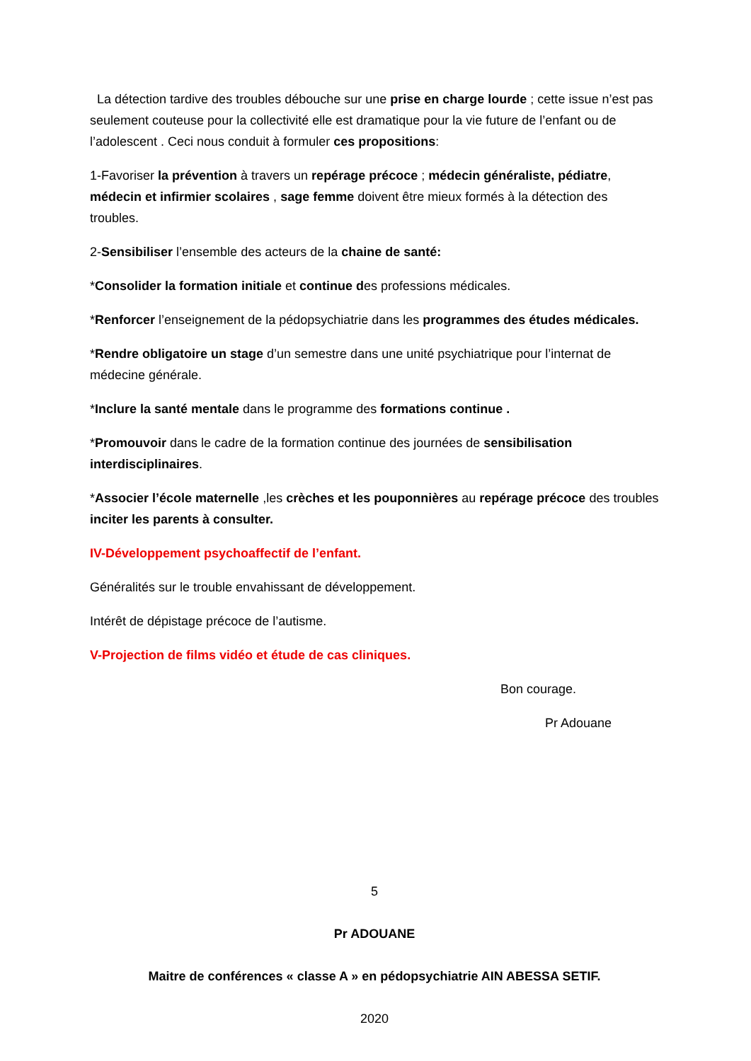La détection tardive des troubles débouche sur une prise en charge lourde ; cette issue n’est pas seulement couteuse pour la collectivité elle est dramatique pour la vie future de l’enfant ou de l’adolescent . Ceci nous conduit à formuler ces propositions:
1-Favoriser la prévention à travers un repérage précoce ; médecin généraliste, pédiatre, médecin et infirmier scolaires , sage femme doivent être mieux formés à la détection des troubles.
2-Sensibiliser l’ensemble des acteurs de la chaine de santé:
*Consolider la formation initiale et continue des professions médicales.
*Renforcer l’enseignement de la pédopsychiatrie dans les programmes des études médicales.
*Rendre obligatoire un stage d’un semestre dans une unité psychiatrique pour l’internat de médecine générale.
*Inclure la santé mentale dans le programme des formations continue .
*Promouvoir dans le cadre de la formation continue des journées de sensibilisation interdisciplinaires.
*Associer l’école maternelle ,les crèches et les pouponnières au repérage précoce des troubles inciter les parents à consulter.
IV-Développement psychoaffectif de l’enfant.
Généralités sur le trouble envahissant de développement.
Intérêt de dépistage précoce de l’autisme.
V-Projection de films vidéo et étude de cas cliniques.
Bon courage.
Pr Adouane
5
Pr ADOUANE
Maitre de conférences « classe A » en pédopsychiatrie AIN ABESSA SETIF.
2020